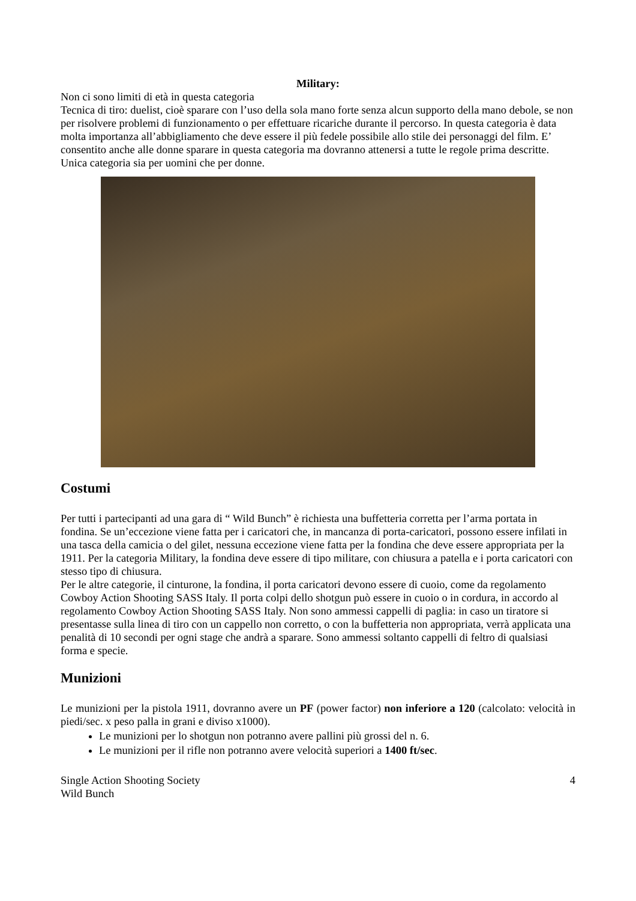Military:
Non ci sono limiti di età in questa categoria
Tecnica di tiro: duelist, cioè sparare con l’uso della sola mano forte senza alcun supporto della mano debole, se non per risolvere problemi di funzionamento o per effettuare ricariche durante il percorso. In questa categoria è data molta importanza all’abbigliamento che deve essere il più fedele possibile allo stile dei personaggi del film. E’ consentito anche alle donne sparare in questa categoria ma dovranno attenersi a tutte le regole prima descritte. Unica categoria sia per uomini che per donne.
Costumi
Per tutti i partecipanti ad una gara di “ Wild Bunch” è richiesta una buffetteria corretta per l’arma portata in fondina. Se un’eccezione viene fatta per i caricatori che, in mancanza di porta-caricatori, possono essere infilati in una tasca della camicia o del gilet, nessuna eccezione viene fatta per la fondina che deve essere appropriata per la 1911. Per la categoria Military, la fondina deve essere di tipo militare, con chiusura a patella e i porta caricatori con stesso tipo di chiusura.
Per le altre categorie, il cinturone, la fondina, il porta caricatori devono essere di cuoio, come da regolamento Cowboy Action Shooting SASS Italy. Il porta colpi dello shotgun può essere in cuoio o in cordura, in accordo al regolamento Cowboy Action Shooting SASS Italy. Non sono ammessi cappelli di paglia: in caso un tiratore si presentasse sulla linea di tiro con un cappello non corretto, o con la buffetteria non appropriata, verrà applicata una penalità di 10 secondi per ogni stage che andrà a sparare. Sono ammessi soltanto cappelli di feltro di qualsiasi forma e specie.
Munizioni
Le munizioni per la pistola 1911, dovranno avere un PF (power factor) non inferiore a 120 (calcolato: velocità in piedi/sec. x peso palla in grani e diviso x1000).
Le munizioni per lo shotgun non potranno avere pallini più grossi del n. 6.
Le munizioni per il rifle non potranno avere velocità superiori a 1400 ft/sec.
Single Action Shooting Society
Wild Bunch 4